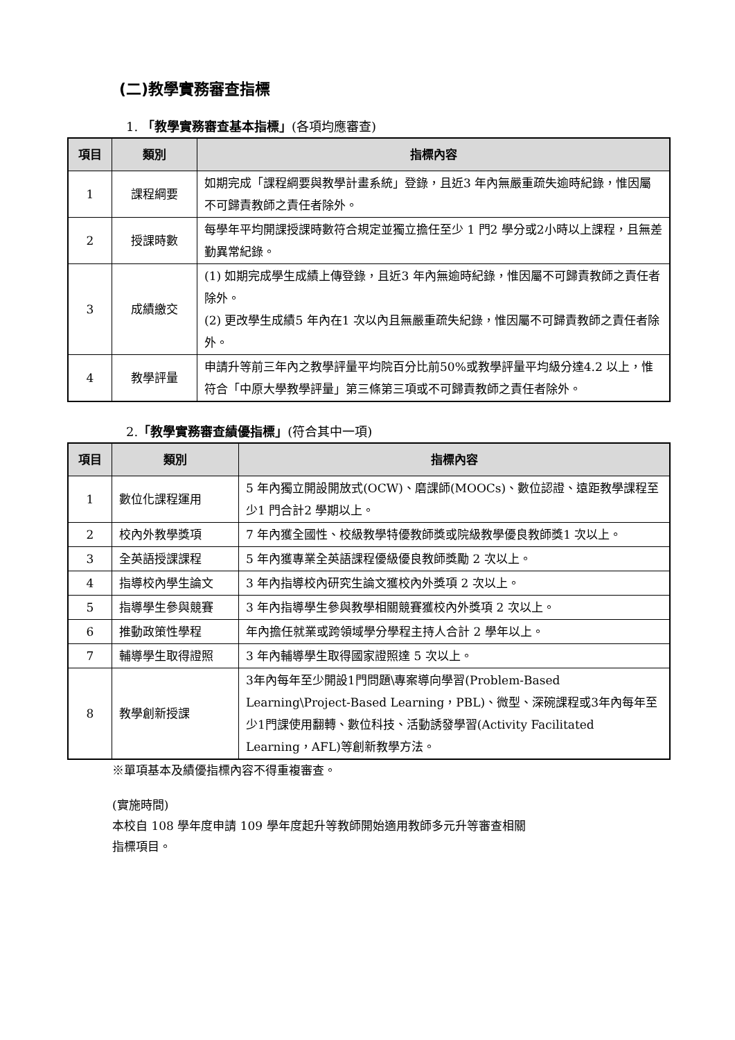(二)教學實務審查指標
1. 「教學實務審查基本指標」(各項均應審查)
| 項目 | 類別 | 指標內容 |
| --- | --- | --- |
| 1 | 課程綱要 | 如期完成「課程綱要與教學計畫系統」登錄，且近3 年內無嚴重疏失逾時紀錄，惟因屬不可歸責教師之責任者除外。 |
| 2 | 授課時數 | 每學年平均開課授課時數符合規定並獨立擔任至少 1 門2 學分或2小時以上課程，且無差勤異常紀錄。 |
| 3 | 成績繳交 | (1) 如期完成學生成績上傳登錄，且近3 年內無逾時紀錄，惟因屬不可歸責教師之責任者除外。 (2) 更改學生成績5 年內在1 次以內且無嚴重疏失紀錄，惟因屬不可歸責教師之責任者除外。 |
| 4 | 教學評量 | 申請升等前三年內之教學評量平均院百分比前50%或教學評量平均級分達4.2 以上，惟符合「中原大學教學評量」第三條第三項或不可歸責教師之責任者除外。 |
2.「教學實務審查績優指標」(符合其中一項)
| 項目 | 類別 | 指標內容 |
| --- | --- | --- |
| 1 | 數位化課程運用 | 5 年內獨立開設開放式(OCW)、磨課師(MOOCs)、數位認證、遠距教學課程至少1 門合計2 學期以上。 |
| 2 | 校內外教學獎項 | 7 年內獲全國性、校級教學特優教師獎或院級教學優良教師獎1 次以上。 |
| 3 | 全英語授課課程 | 5 年內獲專業全英語課程優級優良教師獎勵 2 次以上。 |
| 4 | 指導校內學生論文 | 3 年內指導校內研究生論文獲校內外獎項 2 次以上。 |
| 5 | 指導學生參與競賽 | 3 年內指導學生參與教學相關競賽獲校內外獎項 2 次以上。 |
| 6 | 推動政策性學程 | 年內擔任就業或跨領域學分學程主持人合計 2 學年以上。 |
| 7 | 輔導學生取得證照 | 3 年內輔導學生取得國家證照達 5 次以上。 |
| 8 | 教學創新授課 | 3年內每年至少開設1門問題\專案導向學習(Problem-Based Learning\Project-Based Learning，PBL)、微型、深碗課程或3年內每年至少1門課使用翻轉、數位科技、活動誘發學習(Activity Facilitated Learning，AFL)等創新教學方法。 |
※單項基本及績優指標內容不得重複審查。
(實施時間)
本校自 108 學年度申請 109 學年度起升等教師開始適用教師多元升等審查相關
指標項目。